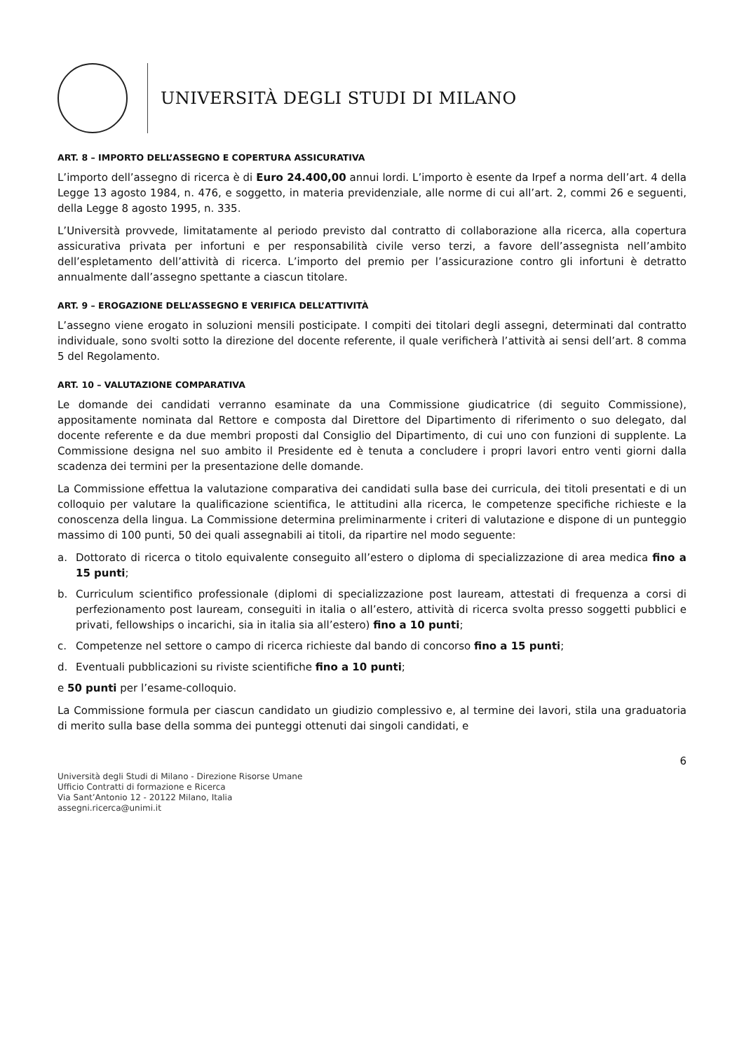UNIVERSITÀ DEGLI STUDI DI MILANO
ART. 8 – IMPORTO DELL’ASSEGNO E COPERTURA ASSICURATIVA
L’importo dell’assegno di ricerca è di Euro 24.400,00 annui lordi. L’importo è esente da Irpef a norma dell’art. 4 della Legge 13 agosto 1984, n. 476, e soggetto, in materia previdenziale, alle norme di cui all’art. 2, commi 26 e seguenti, della Legge 8 agosto 1995, n. 335.
L’Università provvede, limitatamente al periodo previsto dal contratto di collaborazione alla ricerca, alla copertura assicurativa privata per infortuni e per responsabilità civile verso terzi, a favore dell’assegnista nell’ambito dell’espletamento dell’attività di ricerca. L’importo del premio per l’assicurazione contro gli infortuni è detratto annualmente dall’assegno spettante a ciascun titolare.
ART. 9 – EROGAZIONE DELL’ASSEGNO E VERIFICA DELL’ATTIVITÀ
L’assegno viene erogato in soluzioni mensili posticipate. I compiti dei titolari degli assegni, determinati dal contratto individuale, sono svolti sotto la direzione del docente referente, il quale verificherà l’attività ai sensi dell’art. 8 comma 5 del Regolamento.
ART. 10 – VALUTAZIONE COMPARATIVA
Le domande dei candidati verranno esaminate da una Commissione giudicatrice (di seguito Commissione), appositamente nominata dal Rettore e composta dal Direttore del Dipartimento di riferimento o suo delegato, dal docente referente e da due membri proposti dal Consiglio del Dipartimento, di cui uno con funzioni di supplente. La Commissione designa nel suo ambito il Presidente ed è tenuta a concludere i propri lavori entro venti giorni dalla scadenza dei termini per la presentazione delle domande.
La Commissione effettua la valutazione comparativa dei candidati sulla base dei curricula, dei titoli presentati e di un colloquio per valutare la qualificazione scientifica, le attitudini alla ricerca, le competenze specifiche richieste e la conoscenza della lingua. La Commissione determina preliminarmente i criteri di valutazione e dispone di un punteggio massimo di 100 punti, 50 dei quali assegnabili ai titoli, da ripartire nel modo seguente:
a. Dottorato di ricerca o titolo equivalente conseguito all’estero o diploma di specializzazione di area medica fino a 15 punti;
b. Curriculum scientifico professionale (diplomi di specializzazione post lauream, attestati di frequenza a corsi di perfezionamento post lauream, conseguiti in italia o all’estero, attività di ricerca svolta presso soggetti pubblici e privati, fellowships o incarichi, sia in italia sia all’estero) fino a 10 punti;
c. Competenze nel settore o campo di ricerca richieste dal bando di concorso fino a 15 punti;
d. Eventuali pubblicazioni su riviste scientifiche fino a 10 punti;
e 50 punti per l’esame-colloquio.
La Commissione formula per ciascun candidato un giudizio complessivo e, al termine dei lavori, stila una graduatoria di merito sulla base della somma dei punteggi ottenuti dai singoli candidati, e
6
Università degli Studi di Milano - Direzione Risorse Umane
Ufficio Contratti di formazione e Ricerca
Via Sant’Antonio 12 - 20122 Milano, Italia
assegni.ricerca@unimi.it